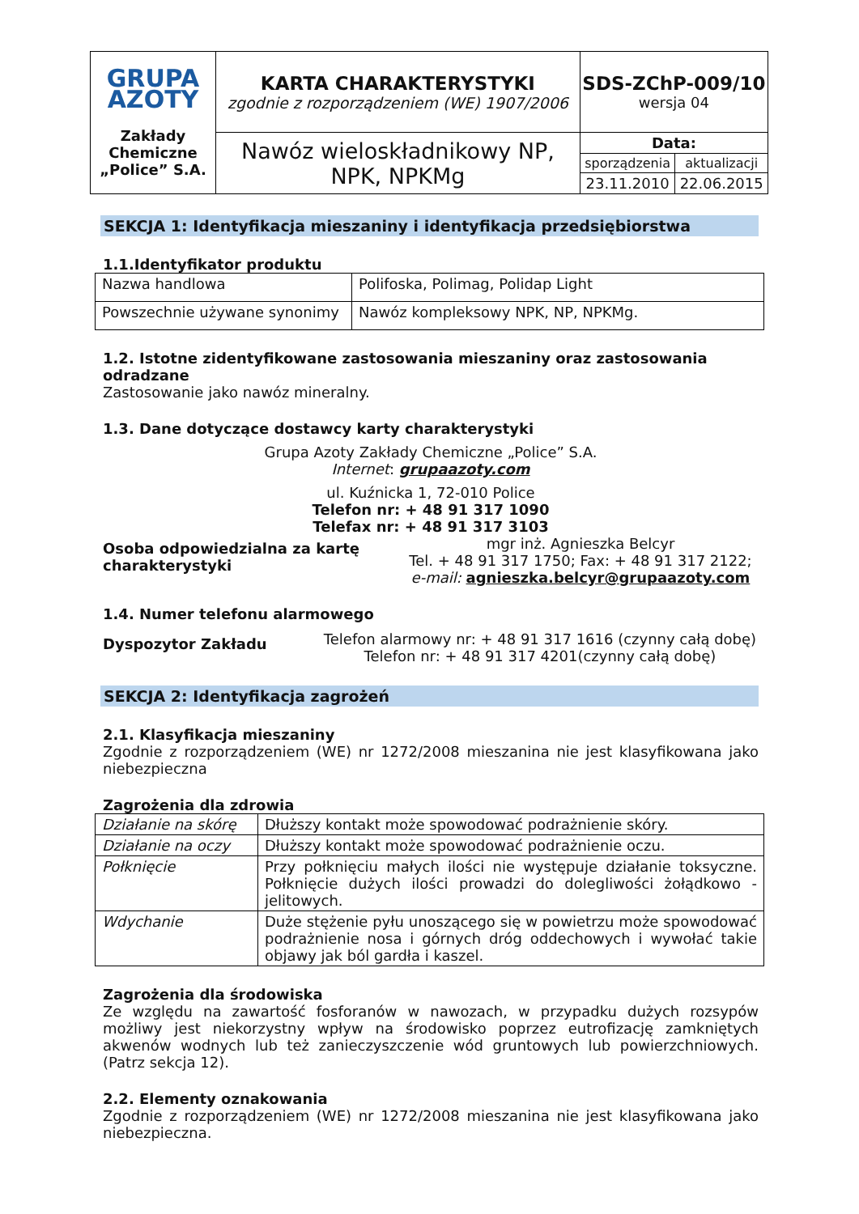| GRUPA AZOTY Zakłady Chemiczne „Police” S.A. | KARTA CHARAKTERYSTYKI zgodnie z rozporządzeniem (WE) 1907/2006 | SDS-ZChP-009/10 wersja 04 |
| | Nawóz wieloskładnikowy NP, NPK, NPKMg | / Data: / / / sporządzenia / aktualizacji / / 23.11.2010 / 22.06.2015 / |
SEKCJA 1: Identyfikacja mieszaniny i identyfikacja przedsiębiorstwa
1.1.Identyfikator produktu
| Nazwa handlowa | Polifoska, Polimag, Polidap Light |
| Powszechnie używane synonimy | Nawóz kompleksowy NPK, NP, NPKMg. |
1.2. Istotne zidentyfikowane zastosowania mieszaniny oraz zastosowania odradzane
Zastosowanie jako nawóz mineralny.
1.3. Dane dotyczące dostawcy karty charakterystyki
Grupa Azoty Zakłady Chemiczne „Police” S.A.
Internet: grupaazoty.com
ul. Kuźnicka 1, 72-010 Police
Telefon nr: + 48 91 317 1090
Telefax nr: + 48 91 317 3103
Osoba odpowiedzialna za kartę charakterystyki
mgr inż. Agnieszka Belcyr
Tel. + 48 91 317 1750; Fax: + 48 91 317 2122;
e-mail: agnieszka.belcyr@grupaazoty.com
1.4. Numer telefonu alarmowego
Dyspozytor Zakładu
Telefon alarmowy nr: + 48 91 317 1616 (czynny całą dobę)
Telefon nr: + 48 91 317 4201(czynny całą dobę)
SEKCJA 2: Identyfikacja zagrożeń
2.1. Klasyfikacja mieszaniny
Zgodnie z rozporządzeniem (WE) nr 1272/2008 mieszanina nie jest klasyfikowana jako niebezpieczna
Zagrożenia dla zdrowia
| Działanie na skórę | Dłuższy kontakt może spowodować podrażnienie skóry. |
| Działanie na oczy | Dłuższy kontakt może spowodować podrażnienie oczu. |
| Połknięcie | Przy połknięciu małych ilości nie występuje działanie toksyczne. Połknięcie dużych ilości prowadzi do dolegliwości żołądkowo - jelitowych. |
| Wdychanie | Duże stężenie pyłu unoszącego się w powietrzu może spowodować podrażnienie nosa i górnych dróg oddechowych i wywołać takie objawy jak ból gardła i kaszel. |
Zagrożenia dla środowiska
Ze względu na zawartość fosforanów w nawozach, w przypadku dużych rozsypów możliwy jest niekorzystny wpływ na środowisko poprzez eutrofizację zamkniętych akwenów wodnych lub też zanieczyszczenie wód gruntowych lub powierzchniowych. (Patrz sekcja 12).
2.2. Elementy oznakowania
Zgodnie z rozporządzeniem (WE) nr 1272/2008 mieszanina nie jest klasyfikowana jako niebezpieczna.